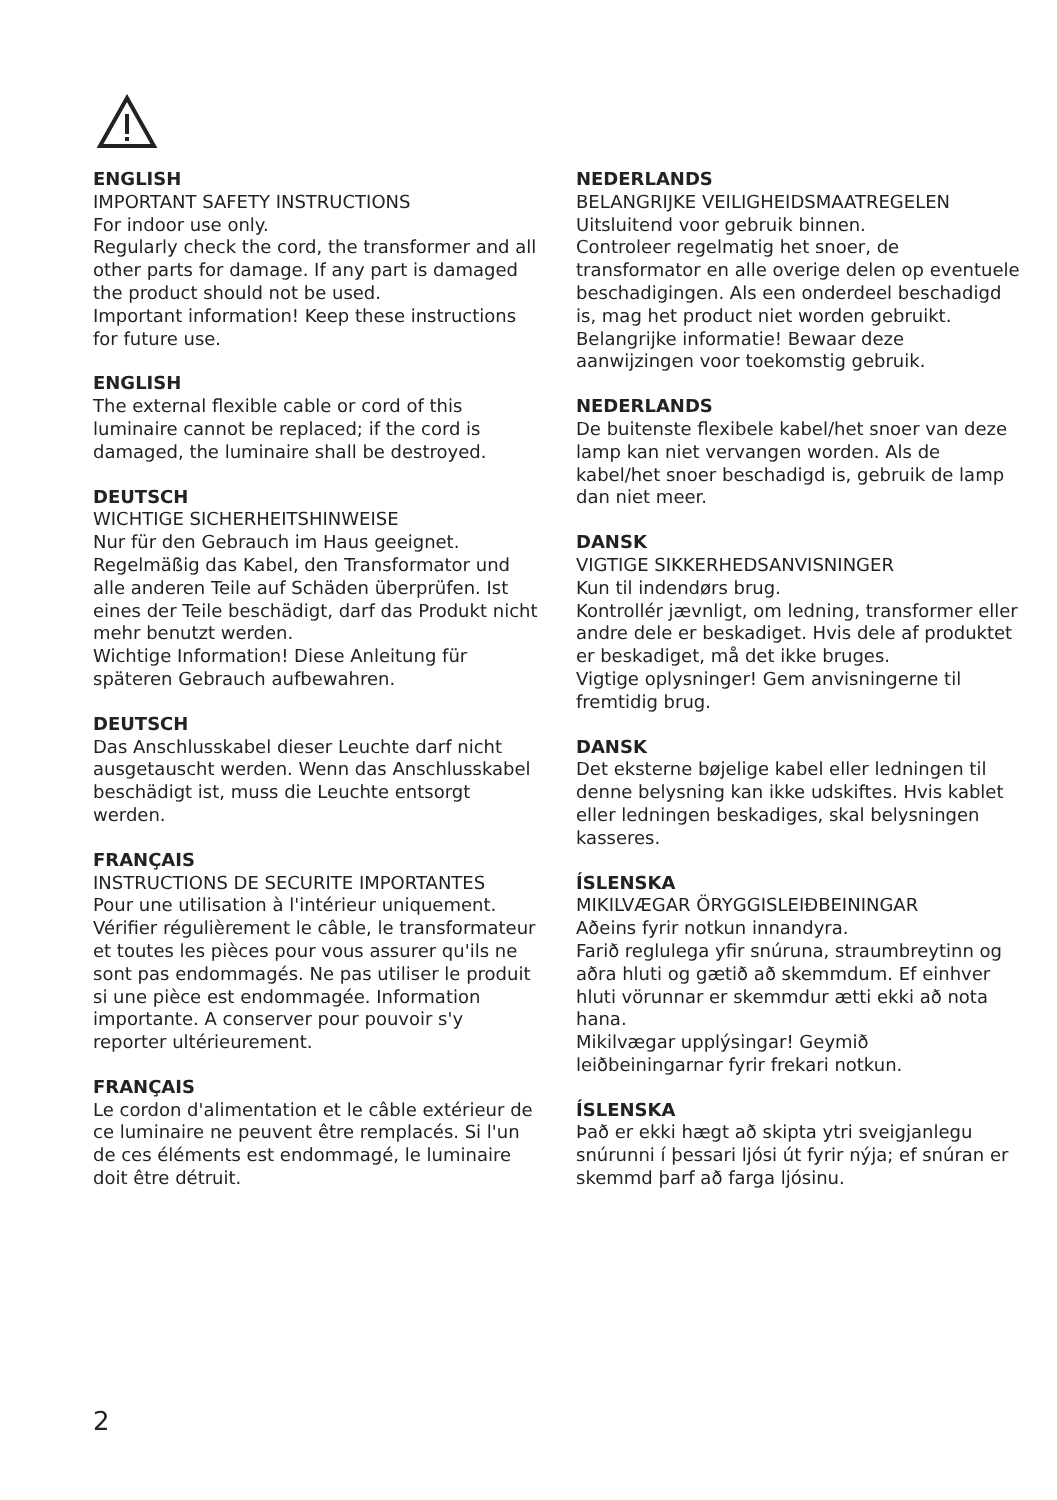ENGLISH
IMPORTANT SAFETY INSTRUCTIONS
For indoor use only.
Regularly check the cord, the transformer and all other parts for damage. If any part is damaged the product should not be used.
Important information! Keep these instructions for future use.
ENGLISH
The external flexible cable or cord of this luminaire cannot be replaced; if the cord is damaged, the luminaire shall be destroyed.
DEUTSCH
WICHTIGE SICHERHEITSHINWEISE
Nur für den Gebrauch im Haus geeignet.
Regelmäßig das Kabel, den Transformator und alle anderen Teile auf Schäden überprüfen. Ist eines der Teile beschädigt, darf das Produkt nicht mehr benutzt werden.
Wichtige Information! Diese Anleitung für späteren Gebrauch aufbewahren.
DEUTSCH
Das Anschlusskabel dieser Leuchte darf nicht ausgetauscht werden. Wenn das Anschlusskabel beschädigt ist, muss die Leuchte entsorgt werden.
FRANÇAIS
INSTRUCTIONS DE SECURITE IMPORTANTES
Pour une utilisation à l'intérieur uniquement.
Vérifier régulièrement le câble, le transformateur et toutes les pièces pour vous assurer qu'ils ne sont pas endommagés. Ne pas utiliser le produit si une pièce est endommagée. Information importante. A conserver pour pouvoir s'y reporter ultérieurement.
FRANÇAIS
Le cordon d'alimentation et le câble extérieur de ce luminaire ne peuvent être remplacés. Si l'un de ces éléments est endommagé, le luminaire doit être détruit.
NEDERLANDS
BELANGRIJKE VEILIGHEIDSMAATREGELEN
Uitsluitend voor gebruik binnen.
Controleer regelmatig het snoer, de transformator en alle overige delen op eventuele beschadigingen. Als een onderdeel beschadigd is, mag het product niet worden gebruikt.
Belangrijke informatie! Bewaar deze aanwijzingen voor toekomstig gebruik.
NEDERLANDS
De buitenste flexibele kabel/het snoer van deze lamp kan niet vervangen worden. Als de kabel/het snoer beschadigd is, gebruik de lamp dan niet meer.
DANSK
VIGTIGE SIKKERHEDSANVISNINGER
Kun til indendørs brug.
Kontrollér jævnligt, om ledning, transformer eller andre dele er beskadiget. Hvis dele af produktet er beskadiget, må det ikke bruges.
Vigtige oplysninger! Gem anvisningerne til fremtidig brug.
DANSK
Det eksterne bøjelige kabel eller ledningen til denne belysning kan ikke udskiftes. Hvis kablet eller ledningen beskadiges, skal belysningen kasseres.
ÍSLENSKA
MIKILVÆGAR ÖRYGGISLEIÐBEININGAR
Aðeins fyrir notkun innandyra.
Farið reglulega yfir snúruna, straumbreytinn og aðra hluti og gætið að skemmdum. Ef einhver hluti vörunnar er skemmdur ætti ekki að nota hana.
Mikilvægar upplýsingar! Geymið leiðbeiningarnar fyrir frekari notkun.
ÍSLENSKA
Það er ekki hægt að skipta ytri sveigjanlegu snúrunni í þessari ljósi út fyrir nýja; ef snúran er skemmd þarf að farga ljósinu.
2